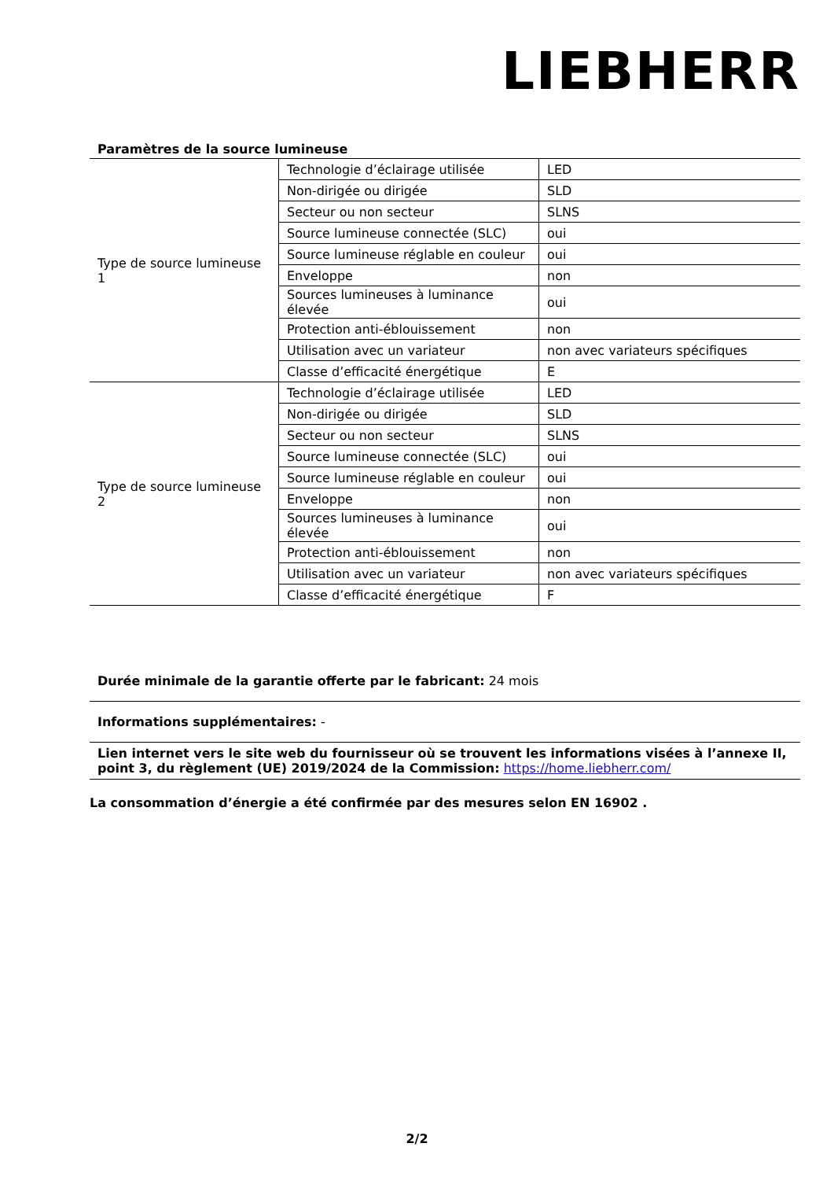LIEBHERR
Paramètres de la source lumineuse
| Type de source lumineuse 1 | Technologie d’éclairage utilisée | LED |
| | Non-dirigée ou dirigée | SLD |
| | Secteur ou non secteur | SLNS |
| | Source lumineuse connectée (SLC) | oui |
| | Source lumineuse réglable en couleur | oui |
| | Enveloppe | non |
| | Sources lumineuses à luminance élevée | oui |
| | Protection anti-éblouissement | non |
| | Utilisation avec un variateur | non avec variateurs spécifiques |
| | Classe d’efficacité énergétique | E |
| Type de source lumineuse 2 | Technologie d’éclairage utilisée | LED |
| | Non-dirigée ou dirigée | SLD |
| | Secteur ou non secteur | SLNS |
| | Source lumineuse connectée (SLC) | oui |
| | Source lumineuse réglable en couleur | oui |
| | Enveloppe | non |
| | Sources lumineuses à luminance élevée | oui |
| | Protection anti-éblouissement | non |
| | Utilisation avec un variateur | non avec variateurs spécifiques |
| | Classe d’efficacité énergétique | F |
Durée minimale de la garantie offerte par le fabricant: 24 mois
Informations supplémentaires: -
Lien internet vers le site web du fournisseur où se trouvent les informations visées à l’annexe II, point 3, du règlement (UE) 2019/2024 de la Commission: https://home.liebherr.com/
La consommation d’énergie a été confirmée par des mesures selon EN 16902 .
2/2